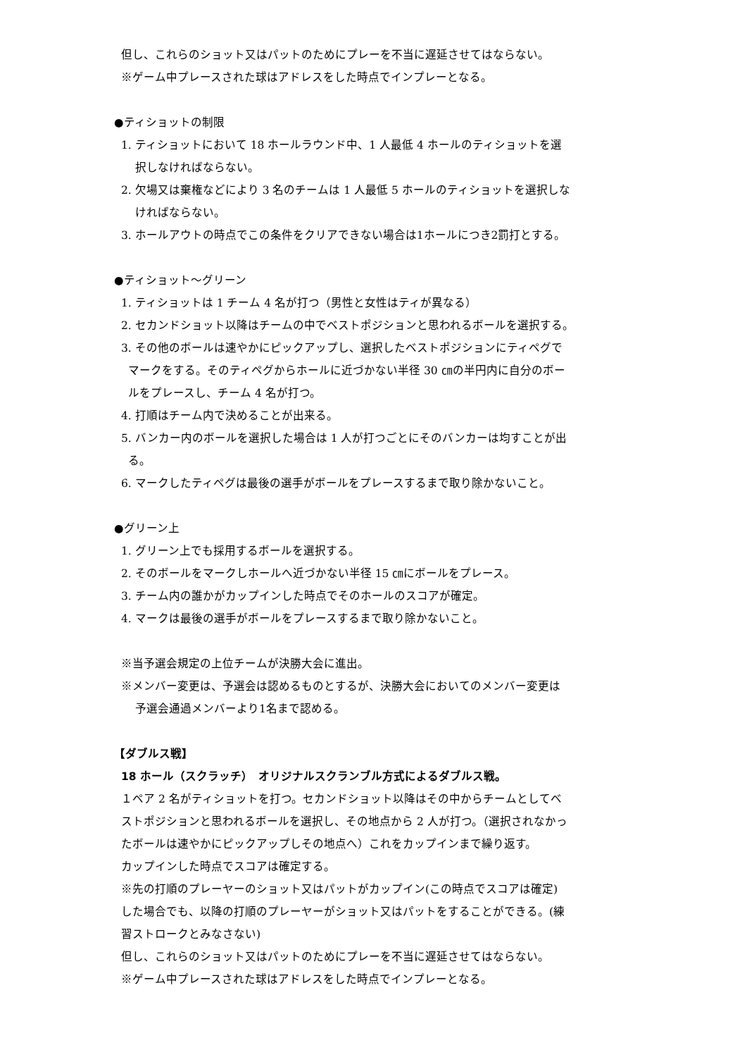但し、これらのショット又はパットのためにプレーを不当に遅延させてはならない。
※ゲーム中プレースされた球はアドレスをした時点でインプレーとなる。
●ティショットの制限
1. ティショットにおいて 18 ホールラウンド中、1 人最低 4 ホールのティショットを選
択しなければならない。
2. 欠場又は棄権などにより 3 名のチームは 1 人最低 5 ホールのティショットを選択しな
ければならない。
3. ホールアウトの時点でこの条件をクリアできない場合は1ホールにつき2罰打とする。
●ティショット～グリーン
1. ティショットは 1 チーム 4 名が打つ（男性と女性はティが異なる）
2. セカンドショット以降はチームの中でベストポジションと思われるボールを選択する。
3. その他のボールは速やかにピックアップし、選択したベストポジションにティペグで
マークをする。そのティペグからホールに近づかない半径 30 ㎝の半円内に自分のボー
ルをプレースし、チーム 4 名が打つ。
4. 打順はチーム内で決めることが出来る。
5. バンカー内のボールを選択した場合は 1 人が打つごとにそのバンカーは均すことが出
る。
6. マークしたティペグは最後の選手がボールをプレースするまで取り除かないこと。
●グリーン上
1. グリーン上でも採用するボールを選択する。
2. そのボールをマークしホールへ近づかない半径 15 ㎝にボールをプレース。
3. チーム内の誰かがカップインした時点でそのホールのスコアが確定。
4. マークは最後の選手がボールをプレースするまで取り除かないこと。
※当予選会規定の上位チームが決勝大会に進出。
※メンバー変更は、予選会は認めるものとするが、決勝大会においてのメンバー変更は
予選会通過メンバーより1名まで認める。
【ダブルス戦】
18 ホール（スクラッチ）　オリジナルスクランブル方式によるダブルス戦。
１ペア 2 名がティショットを打つ。セカンドショット以降はその中からチームとしてベ
ストポジションと思われるボールを選択し、その地点から 2 人が打つ。（選択されなかっ
たボールは速やかにピックアップしその地点へ）これをカップインまで繰り返す。
カップインした時点でスコアは確定する。
※先の打順のプレーヤーのショット又はパットがカップイン(この時点でスコアは確定)
した場合でも、以降の打順のプレーヤーがショット又はパットをすることができる。(練
習ストロークとみなさない)
但し、これらのショット又はパットのためにプレーを不当に遅延させてはならない。
※ゲーム中プレースされた球はアドレスをした時点でインプレーとなる。